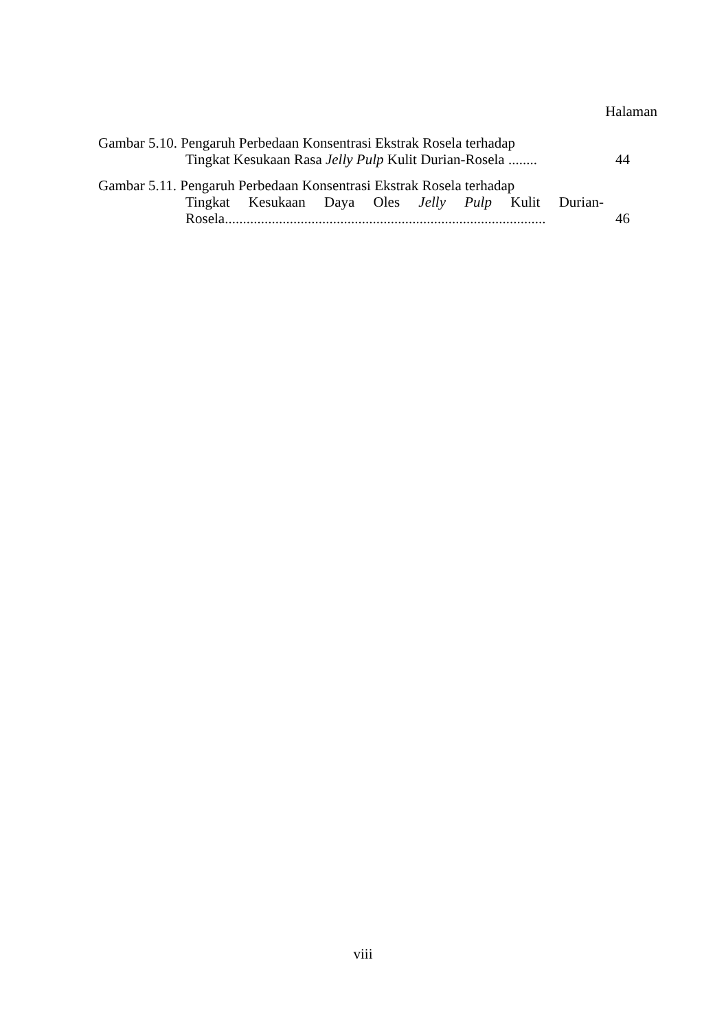Halaman
Gambar 5.10. Pengaruh Perbedaan Konsentrasi Ekstrak Rosela terhadap
Tingkat Kesukaan Rasa Jelly Pulp Kulit Durian-Rosela ........ 44
Gambar 5.11. Pengaruh Perbedaan Konsentrasi Ekstrak Rosela terhadap
Tingkat Kesukaan Daya Oles Jelly Pulp Kulit Durian-
Rosela......................................................................................... 46
viii